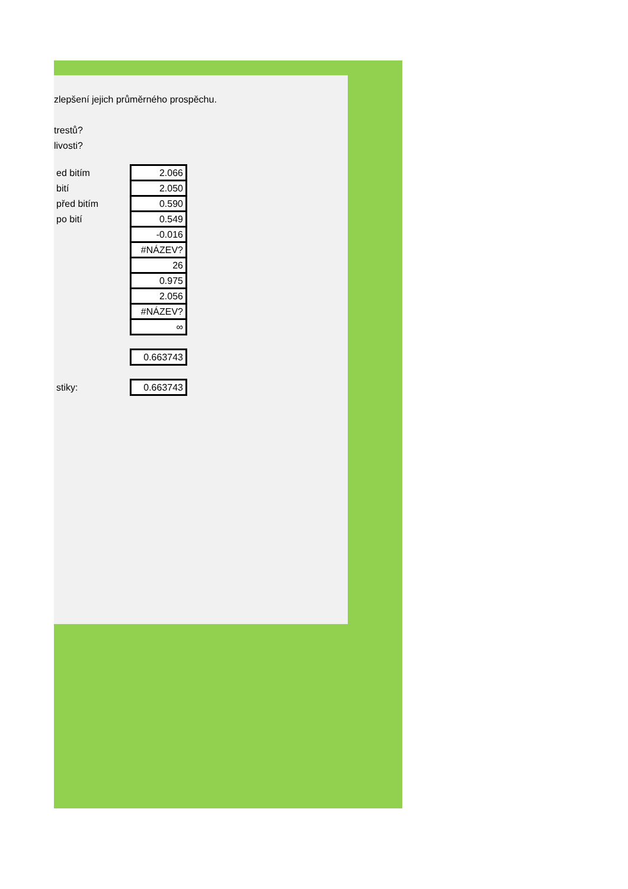zlepšení jejich průměrného prospěchu.
trestů?
livosti?
| ed bitím | 2.066 |
| bití | 2.050 |
| před bitím | 0.590 |
| po bití | 0.549 |
| | -0.016 |
| | #NÁZEV? |
| | 26 |
| | 0.975 |
| | 2.056 |
| | #NÁZEV? |
| | ∞ |
| | 0.663743 |
| stiky: | 0.663743 |